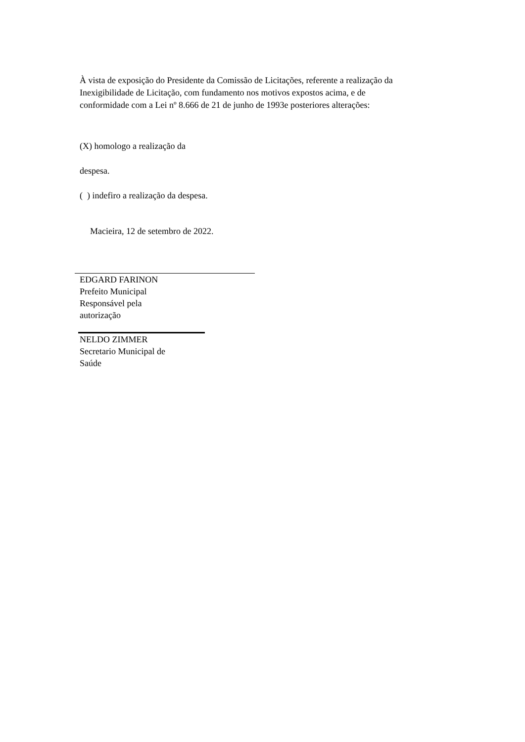À vista de exposição do Presidente da Comissão de Licitações, referente a realização da Inexigibilidade de Licitação, com fundamento nos motivos expostos acima, e de conformidade com a Lei nº 8.666 de 21 de junho de 1993e posteriores alterações:
(X) homologo a realização da
despesa.
( ) indefiro a realização da despesa.
Macieira, 12 de setembro de 2022.
EDGARD FARINON
Prefeito Municipal
Responsável pela
autorização
NELDO ZIMMER
Secretario Municipal de
Saúde